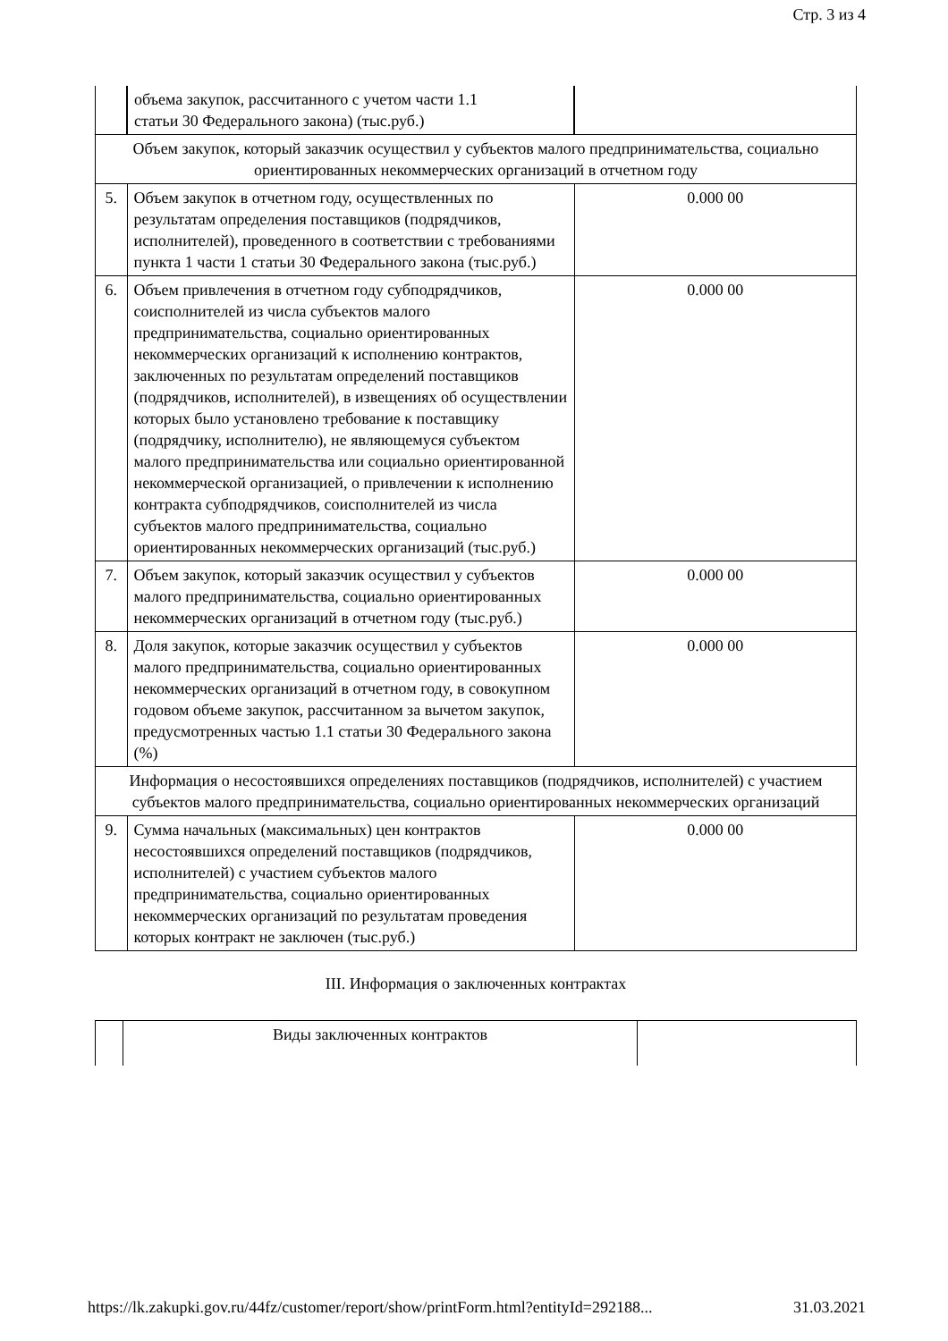Стр. 3 из 4
| | объема закупок, рассчитанного с учетом части 1.1 статьи 30 Федерального закона) (тыс.руб.) | |
| Объем закупок, который заказчик осуществил у субъектов малого предпринимательства, социально ориентированных некоммерческих организаций в отчетном году | | |
| 5. | Объем закупок в отчетном году, осуществленных по результатам определения поставщиков (подрядчиков, исполнителей), проведенного в соответствии с требованиями пункта 1 части 1 статьи 30 Федерального закона (тыс.руб.) | 0.000 00 |
| 6. | Объем привлечения в отчетном году субподрядчиков, соисполнителей из числа субъектов малого предпринимательства, социально ориентированных некоммерческих организаций к исполнению контрактов, заключенных по результатам определений поставщиков (подрядчиков, исполнителей), в извещениях об осуществлении которых было установлено требование к поставщику (подрядчику, исполнителю), не являющемуся субъектом малого предпринимательства или социально ориентированной некоммерческой организацией, о привлечении к исполнению контракта субподрядчиков, соисполнителей из числа субъектов малого предпринимательства, социально ориентированных некоммерческих организаций (тыс.руб.) | 0.000 00 |
| 7. | Объем закупок, который заказчик осуществил у субъектов малого предпринимательства, социально ориентированных некоммерческих организаций в отчетном году (тыс.руб.) | 0.000 00 |
| 8. | Доля закупок, которые заказчик осуществил у субъектов малого предпринимательства, социально ориентированных некоммерческих организаций в отчетном году, в совокупном годовом объеме закупок, рассчитанном за вычетом закупок, предусмотренных частью 1.1 статьи 30 Федерального закона (%) | 0.000 00 |
| Информация о несостоявшихся определениях поставщиков (подрядчиков, исполнителей) с участием субъектов малого предпринимательства, социально ориентированных некоммерческих организаций | | |
| 9. | Сумма начальных (максимальных) цен контрактов несостоявшихся определений поставщиков (подрядчиков, исполнителей) с участием субъектов малого предпринимательства, социально ориентированных некоммерческих организаций по результатам проведения которых контракт не заключен (тыс.руб.) | 0.000 00 |
III. Информация о заключенных контрактах
| | Виды заключенных контрактов | |
https://lk.zakupki.gov.ru/44fz/customer/report/show/printForm.html?entityId=292188... 31.03.2021